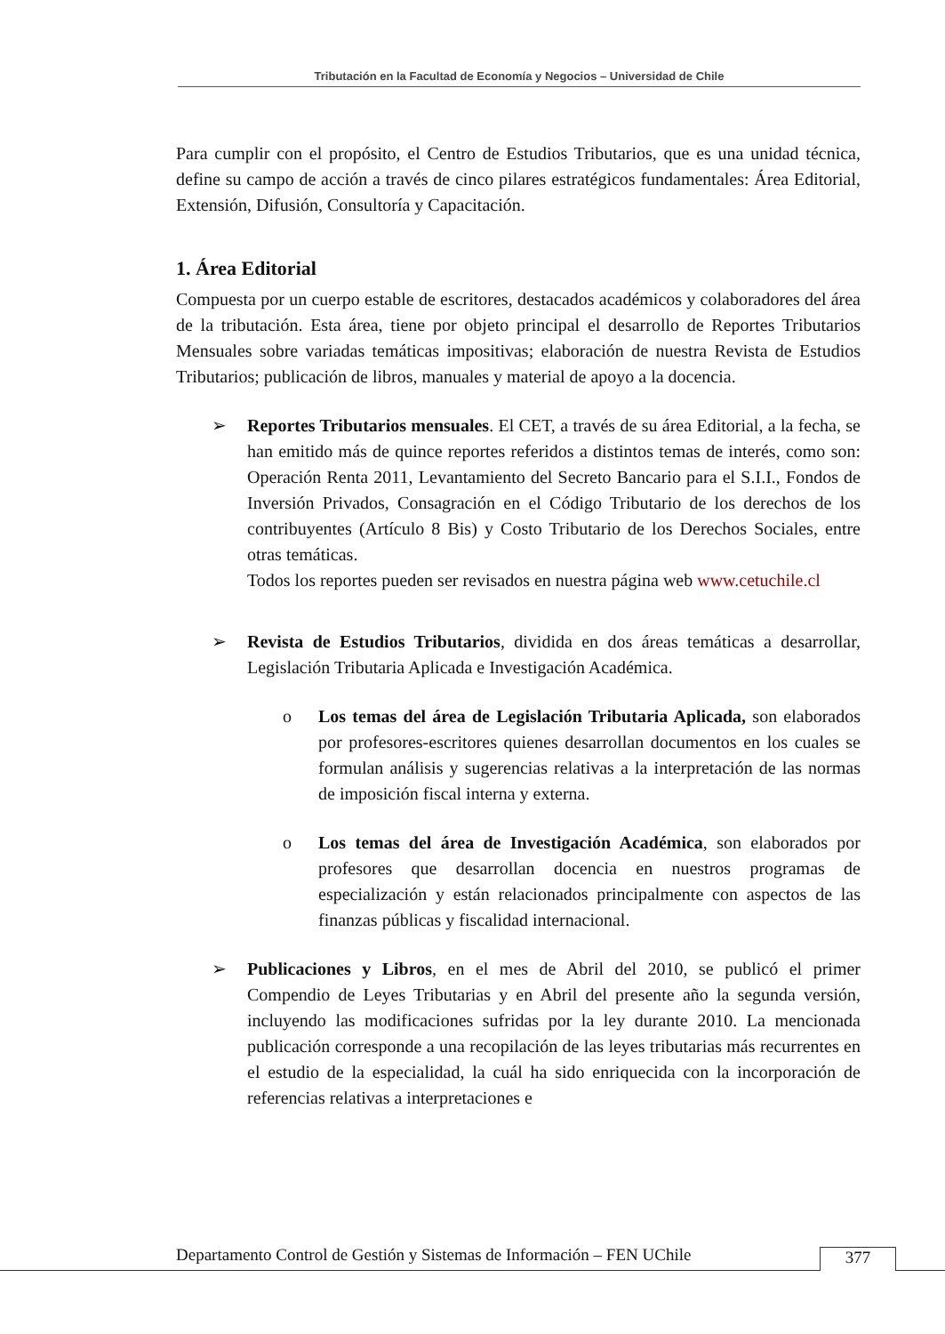Tributación en la Facultad de Economía y Negocios – Universidad de Chile
Para cumplir con el propósito, el Centro de Estudios Tributarios, que es una unidad técnica, define su campo de acción a través de cinco pilares estratégicos fundamentales: Área Editorial, Extensión, Difusión, Consultoría y Capacitación.
1. Área Editorial
Compuesta por un cuerpo estable de escritores, destacados académicos y colaboradores del área de la tributación. Esta área, tiene por objeto principal el desarrollo de Reportes Tributarios Mensuales sobre variadas temáticas impositivas; elaboración de nuestra Revista de Estudios Tributarios; publicación de libros, manuales y material de apoyo a la docencia.
➢ Reportes Tributarios mensuales. El CET, a través de su área Editorial, a la fecha, se han emitido más de quince reportes referidos a distintos temas de interés, como son: Operación Renta 2011, Levantamiento del Secreto Bancario para el S.I.I., Fondos de Inversión Privados, Consagración en el Código Tributario de los derechos de los contribuyentes (Artículo 8 Bis) y Costo Tributario de los Derechos Sociales, entre otras temáticas.
Todos los reportes pueden ser revisados en nuestra página web www.cetuchile.cl
➢ Revista de Estudios Tributarios, dividida en dos áreas temáticas a desarrollar, Legislación Tributaria Aplicada e Investigación Académica.
o Los temas del área de Legislación Tributaria Aplicada, son elaborados por profesores-escritores quienes desarrollan documentos en los cuales se formulan análisis y sugerencias relativas a la interpretación de las normas de imposición fiscal interna y externa.
o Los temas del área de Investigación Académica, son elaborados por profesores que desarrollan docencia en nuestros programas de especialización y están relacionados principalmente con aspectos de las finanzas públicas y fiscalidad internacional.
➢ Publicaciones y Libros, en el mes de Abril del 2010, se publicó el primer Compendio de Leyes Tributarias y en Abril del presente año la segunda versión, incluyendo las modificaciones sufridas por la ley durante 2010. La mencionada publicación corresponde a una recopilación de las leyes tributarias más recurrentes en el estudio de la especialidad, la cuál ha sido enriquecida con la incorporación de referencias relativas a interpretaciones e
Departamento Control de Gestión y Sistemas de Información – FEN UChile
377